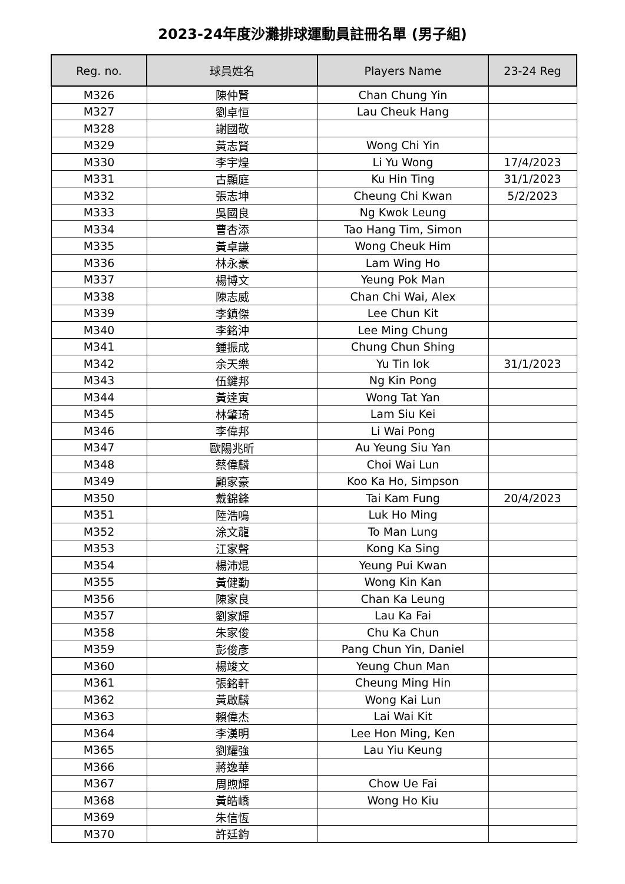2023-24年度沙灘排球運動員註冊名單 (男子組)
| Reg. no. | 球員姓名 | Players Name | 23-24 Reg |
| --- | --- | --- | --- |
| M326 | 陳仲賢 | Chan Chung Yin | |
| M327 | 劉卓恒 | Lau Cheuk Hang | |
| M328 | 謝國敬 | | |
| M329 | 黃志賢 | Wong Chi Yin | |
| M330 | 李宇煌 | Li Yu Wong | 17/4/2023 |
| M331 | 古顯庭 | Ku Hin Ting | 31/1/2023 |
| M332 | 張志坤 | Cheung Chi Kwan | 5/2/2023 |
| M333 | 吳國良 | Ng Kwok Leung | |
| M334 | 曹杏添 | Tao Hang Tim, Simon | |
| M335 | 黃卓謙 | Wong Cheuk Him | |
| M336 | 林永豪 | Lam Wing Ho | |
| M337 | 楊博文 | Yeung Pok Man | |
| M338 | 陳志威 | Chan Chi Wai, Alex | |
| M339 | 李鎮傑 | Lee Chun Kit | |
| M340 | 李銘沖 | Lee Ming Chung | |
| M341 | 鍾振成 | Chung Chun Shing | |
| M342 | 余天樂 | Yu Tin lok | 31/1/2023 |
| M343 | 伍鍵邦 | Ng Kin Pong | |
| M344 | 黃達寅 | Wong Tat Yan | |
| M345 | 林肇琦 | Lam Siu Kei | |
| M346 | 李偉邦 | Li Wai Pong | |
| M347 | 歐陽兆昕 | Au Yeung Siu Yan | |
| M348 | 蔡偉麟 | Choi Wai Lun | |
| M349 | 顧家豪 | Koo Ka Ho, Simpson | |
| M350 | 戴錦鋒 | Tai Kam Fung | 20/4/2023 |
| M351 | 陸浩鳴 | Luk Ho Ming | |
| M352 | 涂文龍 | To Man Lung | |
| M353 | 江家聲 | Kong Ka Sing | |
| M354 | 楊沛焜 | Yeung Pui Kwan | |
| M355 | 黃健勤 | Wong Kin Kan | |
| M356 | 陳家良 | Chan Ka Leung | |
| M357 | 劉家輝 | Lau Ka Fai | |
| M358 | 朱家俊 | Chu Ka Chun | |
| M359 | 彭俊彥 | Pang Chun Yin, Daniel | |
| M360 | 楊竣文 | Yeung Chun Man | |
| M361 | 張銘軒 | Cheung Ming Hin | |
| M362 | 黃啟麟 | Wong Kai Lun | |
| M363 | 賴偉杰 | Lai Wai Kit | |
| M364 | 李漢明 | Lee Hon Ming, Ken | |
| M365 | 劉耀強 | Lau Yiu Keung | |
| M366 | 蔣逸華 | | |
| M367 | 周煦輝 | Chow Ue Fai | |
| M368 | 黃皓嶠 | Wong Ho Kiu | |
| M369 | 朱信恆 | | |
| M370 | 許廷鈞 | | |